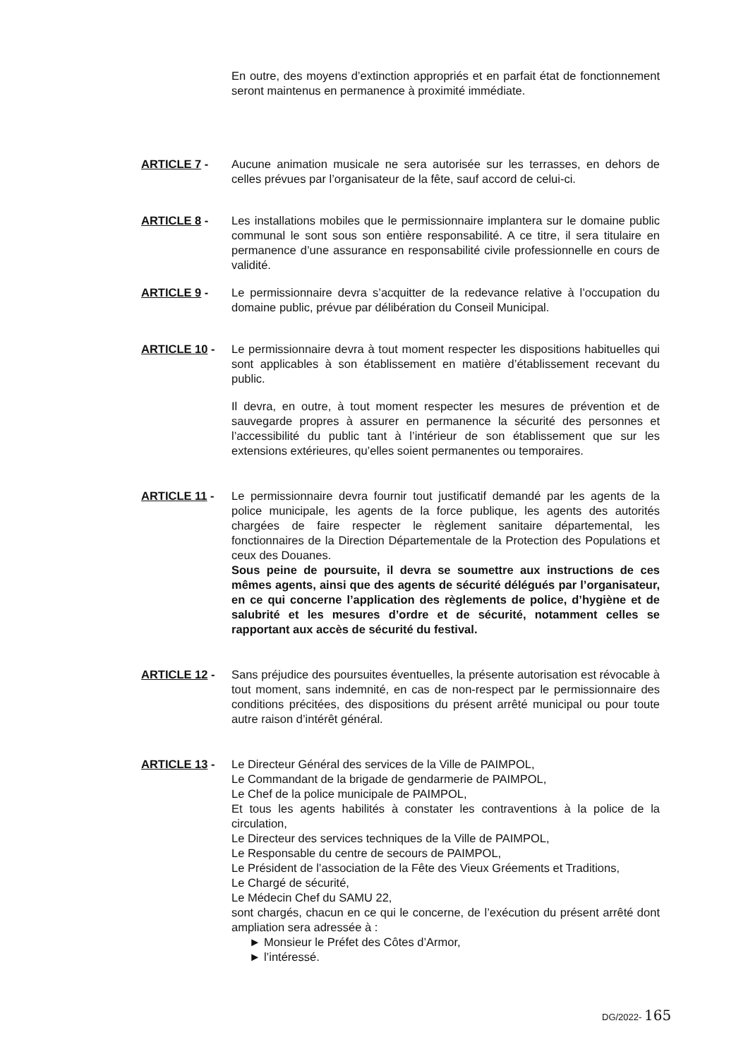En outre, des moyens d’extinction appropriés et en parfait état de fonctionnement seront maintenus en permanence à proximité immédiate.
ARTICLE 7 - Aucune animation musicale ne sera autorisée sur les terrasses, en dehors de celles prévues par l’organisateur de la fête, sauf accord de celui-ci.
ARTICLE 8 - Les installations mobiles que le permissionnaire implantera sur le domaine public communal le sont sous son entière responsabilité. A ce titre, il sera titulaire en permanence d’une assurance en responsabilité civile professionnelle en cours de validité.
ARTICLE 9 - Le permissionnaire devra s’acquitter de la redevance relative à l’occupation du domaine public, prévue par délibération du Conseil Municipal.
ARTICLE 10 - Le permissionnaire devra à tout moment respecter les dispositions habituelles qui sont applicables à son établissement en matière d’établissement recevant du public.
Il devra, en outre, à tout moment respecter les mesures de prévention et de sauvegarde propres à assurer en permanence la sécurité des personnes et l’accessibilité du public tant à l’intérieur de son établissement que sur les extensions extérieures, qu’elles soient permanentes ou temporaires.
ARTICLE 11 - Le permissionnaire devra fournir tout justificatif demandé par les agents de la police municipale, les agents de la force publique, les agents des autorités chargées de faire respecter le règlement sanitaire départemental, les fonctionnaires de la Direction Départementale de la Protection des Populations et ceux des Douanes.
Sous peine de poursuite, il devra se soumettre aux instructions de ces mêmes agents, ainsi que des agents de sécurité délégués par l’organisateur, en ce qui concerne l’application des règlements de police, d’hygiène et de salubrité et les mesures d’ordre et de sécurité, notamment celles se rapportant aux accès de sécurité du festival.
ARTICLE 12 - Sans préjudice des poursuites éventuelles, la présente autorisation est révocable à tout moment, sans indemnité, en cas de non-respect par le permissionnaire des conditions précitées, des dispositions du présent arrêté municipal ou pour toute autre raison d’intérêt général.
ARTICLE 13 - Le Directeur Général des services de la Ville de PAIMPOL,
Le Commandant de la brigade de gendarmerie de PAIMPOL,
Le Chef de la police municipale de PAIMPOL,
Et tous les agents habilités à constater les contraventions à la police de la circulation,
Le Directeur des services techniques de la Ville de PAIMPOL,
Le Responsable du centre de secours de PAIMPOL,
Le Président de l’association de la Fête des Vieux Gréements et Traditions,
Le Chargé de sécurité,
Le Médecin Chef du SAMU 22,
sont chargés, chacun en ce qui le concerne, de l’exécution du présent arrêté dont ampliation sera adressée à :
► Monsieur le Préfet des Côtes d’Armor,
► l’intéressé.
DG/2022- 165